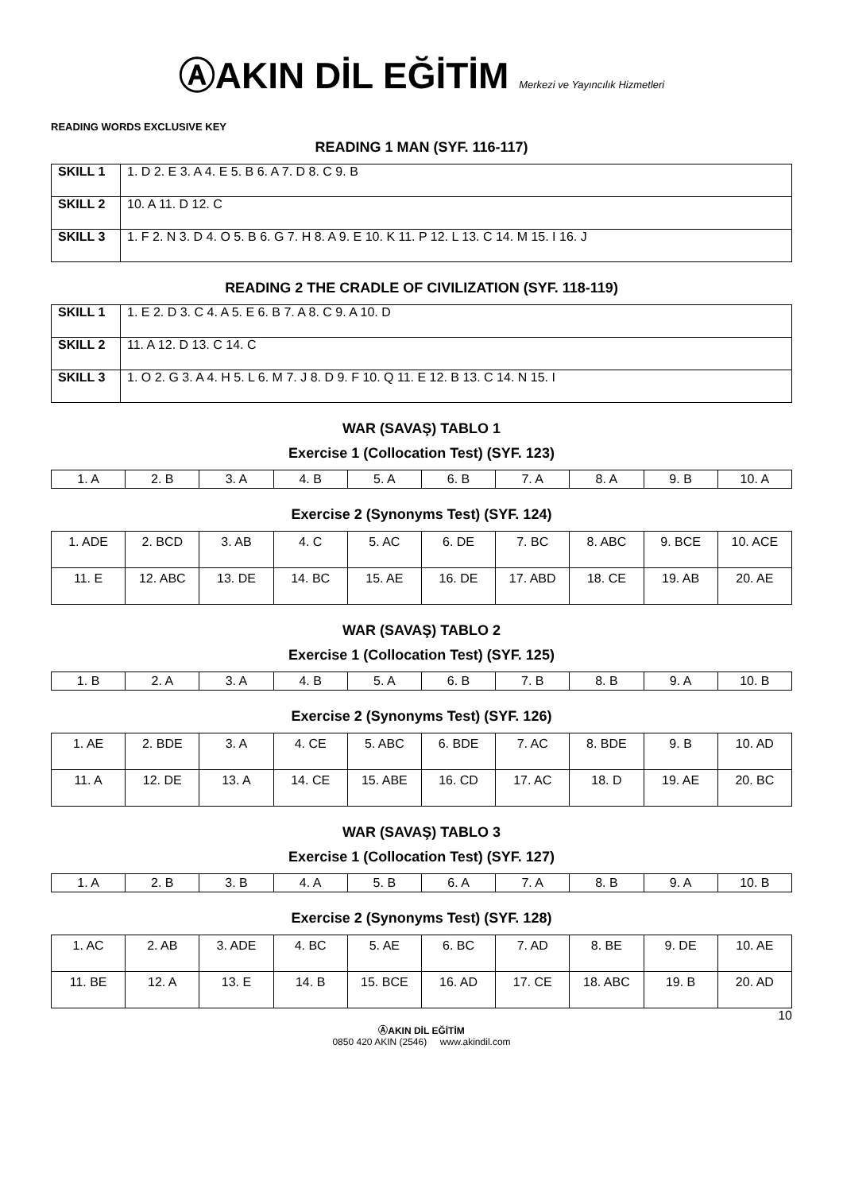ⒶAKIN DİL EĞİTİM Merkezi ve Yayıncılık Hizmetleri
READING WORDS EXCLUSIVE KEY
READING 1 MAN (SYF. 116-117)
| SKILL 1 | 1. D 2. E 3. A 4. E 5. B 6. A 7. D 8. C 9. B |
| SKILL 2 | 10. A 11. D 12. C |
| SKILL 3 | 1. F 2. N 3. D 4. O 5. B 6. G 7. H 8. A 9. E 10. K 11. P 12. L 13. C 14. M 15. I 16. J |
READING 2 THE CRADLE OF CIVILIZATION (SYF. 118-119)
| SKILL 1 | 1. E 2. D 3. C 4. A 5. E 6. B 7. A 8. C 9. A 10. D |
| SKILL 2 | 11. A 12. D 13. C 14. C |
| SKILL 3 | 1. O 2. G 3. A 4. H 5. L 6. M 7. J 8. D 9. F 10. Q 11. E 12. B 13. C 14. N 15. I |
WAR (SAVAŞ) TABLO 1
Exercise 1 (Collocation Test) (SYF. 123)
| 1. A | 2. B | 3. A | 4. B | 5. A | 6. B | 7. A | 8. A | 9. B | 10. A |
Exercise 2 (Synonyms Test) (SYF. 124)
| 1. ADE | 2. BCD | 3. AB | 4. C | 5. AC | 6. DE | 7. BC | 8. ABC | 9. BCE | 10. ACE |
| 11. E | 12. ABC | 13. DE | 14. BC | 15. AE | 16. DE | 17. ABD | 18. CE | 19. AB | 20. AE |
WAR (SAVAŞ) TABLO 2
Exercise 1 (Collocation Test) (SYF. 125)
| 1. B | 2. A | 3. A | 4. B | 5. A | 6. B | 7. B | 8. B | 9. A | 10. B |
Exercise 2 (Synonyms Test) (SYF. 126)
| 1. AE | 2. BDE | 3. A | 4. CE | 5. ABC | 6. BDE | 7. AC | 8. BDE | 9. B | 10. AD |
| 11. A | 12. DE | 13. A | 14. CE | 15. ABE | 16. CD | 17. AC | 18. D | 19. AE | 20. BC |
WAR (SAVAŞ) TABLO 3
Exercise 1 (Collocation Test) (SYF. 127)
| 1. A | 2. B | 3. B | 4. A | 5. B | 6. A | 7. A | 8. B | 9. A | 10. B |
Exercise 2 (Synonyms Test) (SYF. 128)
| 1. AC | 2. AB | 3. ADE | 4. BC | 5. AE | 6. BC | 7. AD | 8. BE | 9. DE | 10. AE |
| 11. BE | 12. A | 13. E | 14. B | 15. BCE | 16. AD | 17. CE | 18. ABC | 19. B | 20. AD |
10
ⒶAKIN DİL EĞİTİM
0850 420 AKIN (2546) www.akindil.com